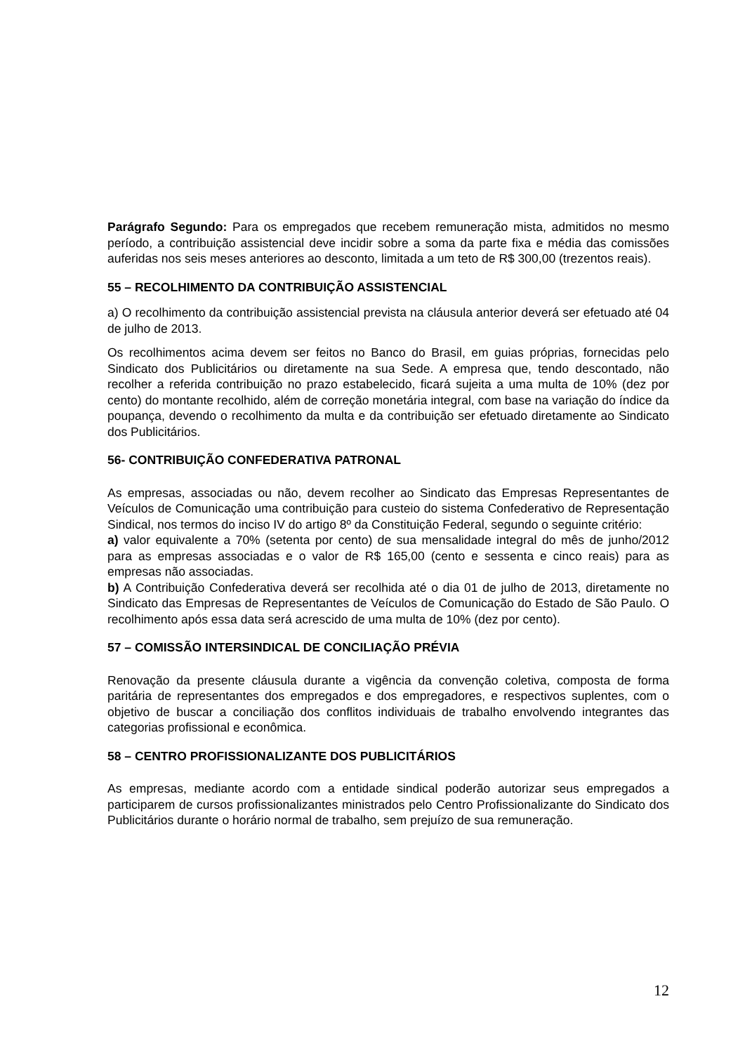Parágrafo Segundo: Para os empregados que recebem remuneração mista, admitidos no mesmo período, a contribuição assistencial deve incidir sobre a soma da parte fixa e média das comissões auferidas nos seis meses anteriores ao desconto, limitada a um teto de R$ 300,00 (trezentos reais).
55 – RECOLHIMENTO DA CONTRIBUIÇÃO ASSISTENCIAL
a) O recolhimento da contribuição assistencial prevista na cláusula anterior deverá ser efetuado até 04 de julho de 2013.
Os recolhimentos acima devem ser feitos no Banco do Brasil, em guias próprias, fornecidas pelo Sindicato dos Publicitários ou diretamente na sua Sede. A empresa que, tendo descontado, não recolher a referida contribuição no prazo estabelecido, ficará sujeita a uma multa de 10% (dez por cento) do montante recolhido, além de correção monetária integral, com base na variação do índice da poupança, devendo o recolhimento da multa e da contribuição ser efetuado diretamente ao Sindicato dos Publicitários.
56- CONTRIBUIÇÃO CONFEDERATIVA PATRONAL
As empresas, associadas ou não, devem recolher ao Sindicato das Empresas Representantes de Veículos de Comunicação uma contribuição para custeio do sistema Confederativo de Representação Sindical, nos termos do inciso IV do artigo 8º da Constituição Federal, segundo o seguinte critério:
a) valor equivalente a 70% (setenta por cento) de sua mensalidade integral do mês de junho/2012 para as empresas associadas e o valor de R$ 165,00 (cento e sessenta e cinco reais) para as empresas não associadas.
b) A Contribuição Confederativa deverá ser recolhida até o dia 01 de julho de 2013, diretamente no Sindicato das Empresas de Representantes de Veículos de Comunicação do Estado de São Paulo. O recolhimento após essa data será acrescido de uma multa de 10% (dez por cento).
57 – COMISSÃO INTERSINDICAL DE CONCILIAÇÃO PRÉVIA
Renovação da presente cláusula durante a vigência da convenção coletiva, composta de forma paritária de representantes dos empregados e dos empregadores, e respectivos suplentes, com o objetivo de buscar a conciliação dos conflitos individuais de trabalho envolvendo integrantes das categorias profissional e econômica.
58 – CENTRO PROFISSIONALIZANTE DOS PUBLICITÁRIOS
As empresas, mediante acordo com a entidade sindical poderão autorizar seus empregados a participarem de cursos profissionalizantes ministrados pelo Centro Profissionalizante do Sindicato dos Publicitários durante o horário normal de trabalho, sem prejuízo de sua remuneração.
12